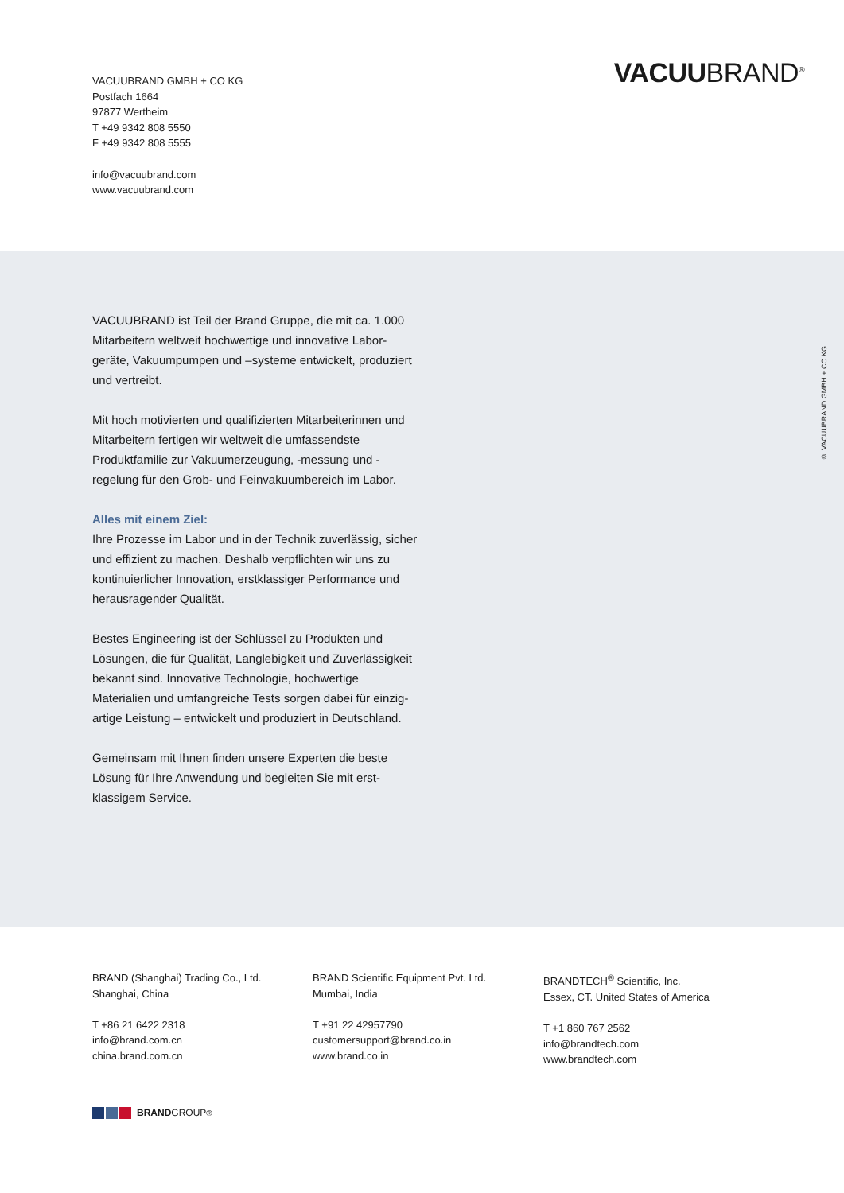VACUUBRAND GMBH + CO KG
Postfach 1664
97877 Wertheim
T +49 9342 808 5550
F +49 9342 808 5555
info@vacuubrand.com
www.vacuubrand.com
VACUUBRAND<sup>®</sup>
VACUUBRAND ist Teil der Brand Gruppe, die mit ca. 1.000 Mitarbeitern weltweit hochwertige und innovative Labor­geräte, Vakuumpumpen und –systeme entwickelt, produ­ziert und vertreibt.
Mit hoch motivierten und qualifizierten Mitarbeiterinnen und Mitarbeitern fertigen wir weltweit die umfassendste Produktfamilie zur Vakuumerzeugung, -messung und -regelung für den Grob- und Feinvakuumbereich im Labor.
Alles mit einem Ziel:
Ihre Prozesse im Labor und in der Technik zuverlässig, sicher und effizient zu machen. Deshalb verpflichten wir uns zu kontinuierlicher Innovation, erstklassiger Performance und herausragender Qualität.
Bestes Engineering ist der Schlüssel zu Produkten und Lösungen, die für Qualität, Langlebigkeit und Zuverlässigkeit bekannt sind. Innovative Technologie, hochwertige Materialien und umfangreiche Tests sorgen dabei für einzig­artige Leistung – entwickelt und produziert in Deutschland.
Gemeinsam mit Ihnen finden unsere Experten die beste Lösung für Ihre Anwendung und begleiten Sie mit erst­klassigem Service.
© VACUUBRAND GMBH + CO KG
BRAND (Shanghai) Trading Co., Ltd.
Shanghai, China
T +86 21 6422 2318
info@brand.com.cn
china.brand.com.cn
BRAND Scientific Equipment Pvt. Ltd.
Mumbai, India
T +91 22 42957790
customersupport@brand.co.in
www.brand.co.in
BRANDTECH<sup>®</sup> Scientific, Inc.
Essex, CT. United States of America
T +1 860 767 2562
info@brandtech.com
www.brandtech.com
BRAND GROUP<sup>®</sup>